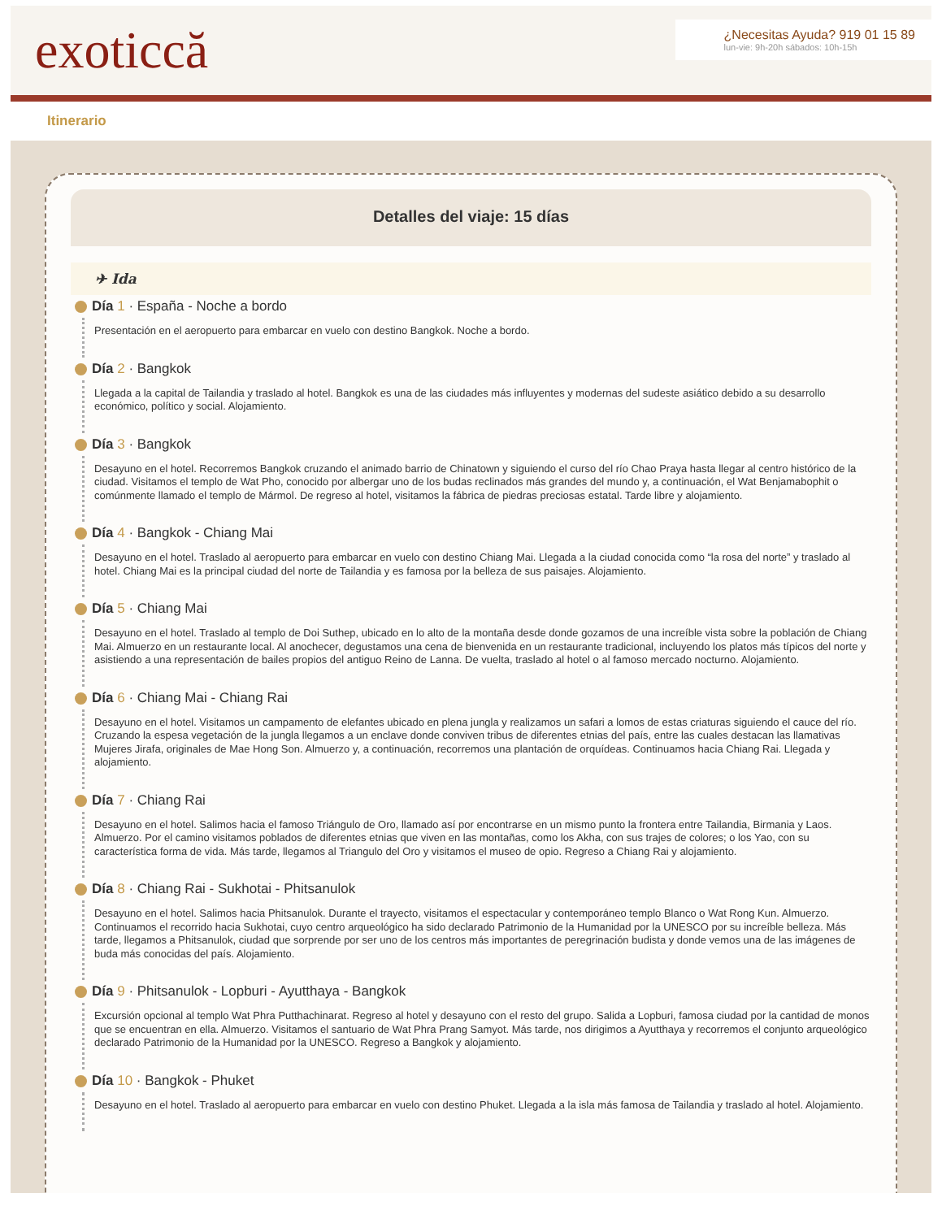exoticcă
¿Necesitas Ayuda? 919 01 15 89
lun-vie: 9h-20h sábados: 10h-15h
Itinerario
Detalles del viaje: 15 días
✈ Ida
Día 1 · España - Noche a bordo
Presentación en el aeropuerto para embarcar en vuelo con destino Bangkok. Noche a bordo.
Día 2 · Bangkok
Llegada a la capital de Tailandia y traslado al hotel. Bangkok es una de las ciudades más influyentes y modernas del sudeste asiático debido a su desarrollo económico, político y social. Alojamiento.
Día 3 · Bangkok
Desayuno en el hotel. Recorremos Bangkok cruzando el animado barrio de Chinatown y siguiendo el curso del río Chao Praya hasta llegar al centro histórico de la ciudad. Visitamos el templo de Wat Pho, conocido por albergar uno de los budas reclinados más grandes del mundo y, a continuación, el Wat Benjamabophit o comúnmente llamado el templo de Mármol. De regreso al hotel, visitamos la fábrica de piedras preciosas estatal. Tarde libre y alojamiento.
Día 4 · Bangkok - Chiang Mai
Desayuno en el hotel. Traslado al aeropuerto para embarcar en vuelo con destino Chiang Mai. Llegada a la ciudad conocida como “la rosa del norte” y traslado al hotel. Chiang Mai es la principal ciudad del norte de Tailandia y es famosa por la belleza de sus paisajes. Alojamiento.
Día 5 · Chiang Mai
Desayuno en el hotel. Traslado al templo de Doi Suthep, ubicado en lo alto de la montaña desde donde gozamos de una increíble vista sobre la población de Chiang Mai. Almuerzo en un restaurante local. Al anochecer, degustamos una cena de bienvenida en un restaurante tradicional, incluyendo los platos más típicos del norte y asistiendo a una representación de bailes propios del antiguo Reino de Lanna. De vuelta, traslado al hotel o al famoso mercado nocturno. Alojamiento.
Día 6 · Chiang Mai - Chiang Rai
Desayuno en el hotel. Visitamos un campamento de elefantes ubicado en plena jungla y realizamos un safari a lomos de estas criaturas siguiendo el cauce del río. Cruzando la espesa vegetación de la jungla llegamos a un enclave donde conviven tribus de diferentes etnias del país, entre las cuales destacan las llamativas Mujeres Jirafa, originales de Mae Hong Son. Almuerzo y, a continuación, recorremos una plantación de orquídeas. Continuamos hacia Chiang Rai. Llegada y alojamiento.
Día 7 · Chiang Rai
Desayuno en el hotel. Salimos hacia el famoso Triángulo de Oro, llamado así por encontrarse en un mismo punto la frontera entre Tailandia, Birmania y Laos. Almuerzo. Por el camino visitamos poblados de diferentes etnias que viven en las montañas, como los Akha, con sus trajes de colores; o los Yao, con su característica forma de vida. Más tarde, llegamos al Triangulo del Oro y visitamos el museo de opio. Regreso a Chiang Rai y alojamiento.
Día 8 · Chiang Rai - Sukhotai - Phitsanulok
Desayuno en el hotel. Salimos hacia Phitsanulok. Durante el trayecto, visitamos el espectacular y contemporáneo templo Blanco o Wat Rong Kun. Almuerzo. Continuamos el recorrido hacia Sukhotai, cuyo centro arqueológico ha sido declarado Patrimonio de la Humanidad por la UNESCO por su increíble belleza. Más tarde, llegamos a Phitsanulok, ciudad que sorprende por ser uno de los centros más importantes de peregrinación budista y donde vemos una de las imágenes de buda más conocidas del país. Alojamiento.
Día 9 · Phitsanulok - Lopburi - Ayutthaya - Bangkok
Excursión opcional al templo Wat Phra Putthachinarat. Regreso al hotel y desayuno con el resto del grupo. Salida a Lopburi, famosa ciudad por la cantidad de monos que se encuentran en ella. Almuerzo. Visitamos el santuario de Wat Phra Prang Samyot. Más tarde, nos dirigimos a Ayutthaya y recorremos el conjunto arqueológico declarado Patrimonio de la Humanidad por la UNESCO. Regreso a Bangkok y alojamiento.
Día 10 · Bangkok - Phuket
Desayuno en el hotel. Traslado al aeropuerto para embarcar en vuelo con destino Phuket. Llegada a la isla más famosa de Tailandia y traslado al hotel. Alojamiento.